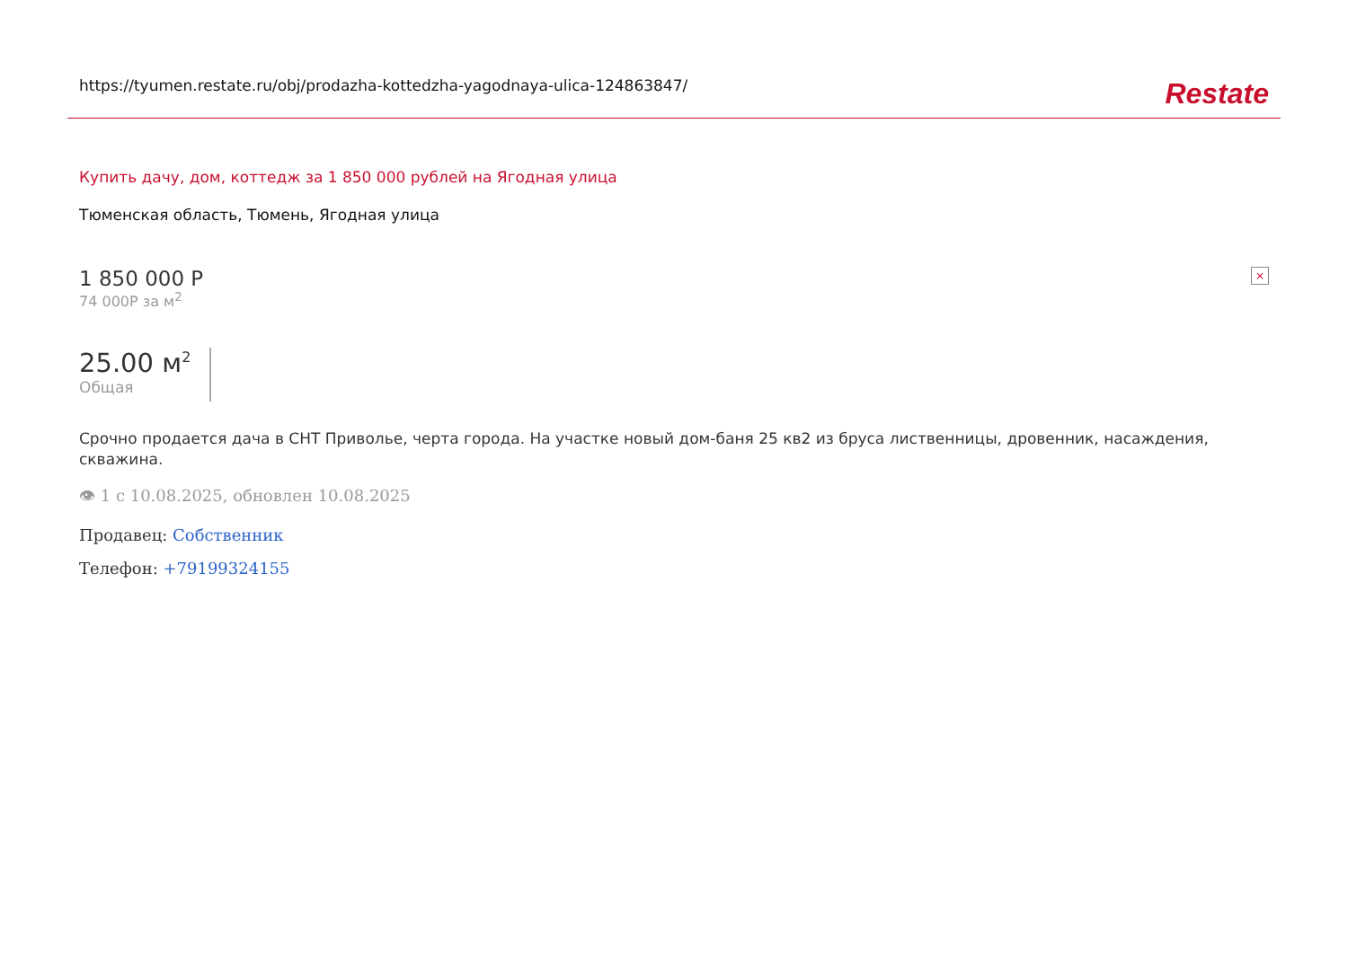https://tyumen.restate.ru/obj/prodazha-kottedzha-yagodnaya-ulica-124863847/
Restate
Купить дачу, дом, коттедж за 1 850 000 рублей на Ягодная улица
Тюменская область, Тюмень, Ягодная улица
1 850 000 Р
74 000Р за м<sup>2</sup>
×
25.00 м<sup>2</sup>
Общая
Срочно продается дача в СНТ Приволье, черта города. На участке новый дом-баня 25 кв2 из бруса лиственницы, дровенник, насаждения, скважина.
👁 1 с 10.08.2025, обновлен 10.08.2025
Продавец: Собственник
Телефон: +79199324155